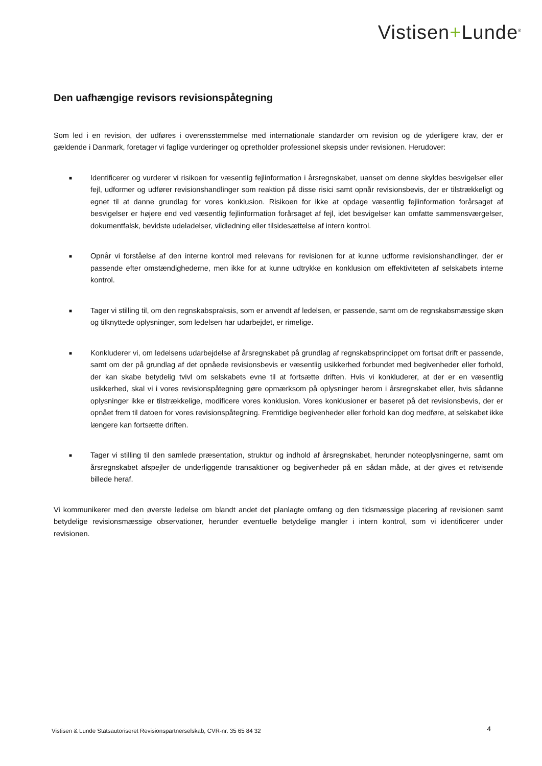Vistisen+Lunde<sup>®</sup>
Den uafhængige revisors revisionspåtegning
Som led i en revision, der udføres i overensstemmelse med internationale standarder om revision og de yderligere krav, der er gældende i Danmark, foretager vi faglige vurderinger og opretholder professionel skepsis under revisionen. Herudover:
■ Identificerer og vurderer vi risikoen for væsentlig fejlinformation i årsregnskabet, uanset om denne skyldes besvigelser eller fejl, udformer og udfører revisionshandlinger som reaktion på disse risici samt opnår revisionsbevis, der er tilstrækkeligt og egnet til at danne grundlag for vores konklusion. Risikoen for ikke at opdage væsentlig fejlinformation forårsaget af besvigelser er højere end ved væsentlig fejlinformation forårsaget af fejl, idet besvigelser kan omfatte sammensværgelser, dokumentfalsk, bevidste udeladelser, vildledning eller tilsidesættelse af intern kontrol.
■ Opnår vi forståelse af den interne kontrol med relevans for revisionen for at kunne udforme revisionshandlinger, der er passende efter omstændighederne, men ikke for at kunne udtrykke en konklusion om effektiviteten af selskabets interne kontrol.
■ Tager vi stilling til, om den regnskabspraksis, som er anvendt af ledelsen, er passende, samt om de regnskabsmæssige skøn og tilknyttede oplysninger, som ledelsen har udarbejdet, er rimelige.
■ Konkluderer vi, om ledelsens udarbejdelse af årsregnskabet på grundlag af regnskabsprincippet om fortsat drift er passende, samt om der på grundlag af det opnåede revisionsbevis er væsentlig usikkerhed forbundet med begivenheder eller forhold, der kan skabe betydelig tvivl om selskabets evne til at fortsætte driften. Hvis vi konkluderer, at der er en væsentlig usikkerhed, skal vi i vores revisionspåtegning gøre opmærksom på oplysninger herom i årsregnskabet eller, hvis sådanne oplysninger ikke er tilstrækkelige, modificere vores konklusion. Vores konklusioner er baseret på det revisionsbevis, der er opnået frem til datoen for vores revisionspåtegning. Fremtidige begivenheder eller forhold kan dog medføre, at selskabet ikke længere kan fortsætte driften.
■ Tager vi stilling til den samlede præsentation, struktur og indhold af årsregnskabet, herunder noteoplysningerne, samt om årsregnskabet afspejler de underliggende transaktioner og begivenheder på en sådan måde, at der gives et retvisende billede heraf.
Vi kommunikerer med den øverste ledelse om blandt andet det planlagte omfang og den tidsmæssige placering af revisionen samt betydelige revisionsmæssige observationer, herunder eventuelle betydelige mangler i intern kontrol, som vi identificerer under revisionen.
Vistisen & Lunde Statsautoriseret Revisionspartnerselskab, CVR-nr. 35 65 84 32 4